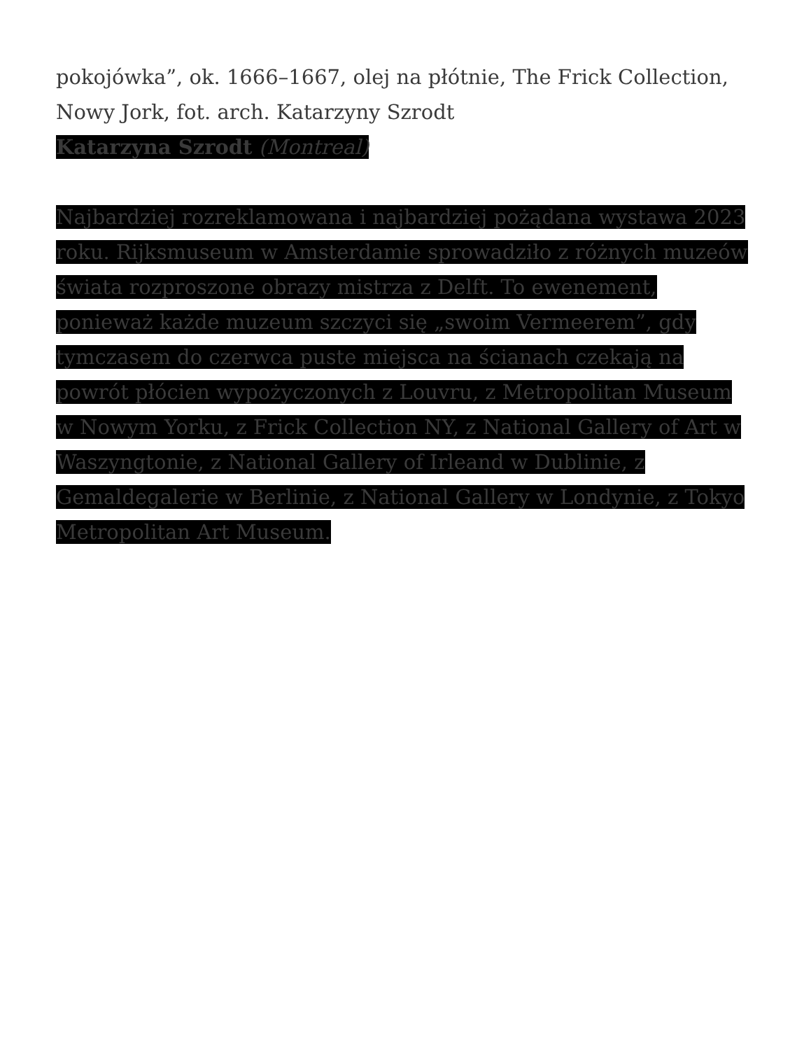pokojówka”, ok. 1666–1667, olej na płótnie, The Frick Collection, Nowy Jork, fot. arch. Katarzyny Szrodt
Katarzyna Szrodt (Montreal)
Najbardziej rozreklamowana i najbardziej pożądana wystawa 2023 roku. Rijksmuseum w Amsterdamie sprowadziło z różnych muzeów świata rozproszone obrazy mistrza z Delft. To ewenement, ponieważ każde muzeum szczyci się „swoim Vermeerem”, gdy tymczasem do czerwca puste miejsca na ścianach czekają na powrót płócien wypożyczonych z Louvru, z Metropolitan Museum w Nowym Yorku, z Frick Collection NY, z National Gallery of Art w Waszyngtonie, z National Gallery of Irleand w Dublinie, z Gemaldegalerie w Berlinie, z National Gallery w Londynie, z Tokyo Metropolitan Art Museum.